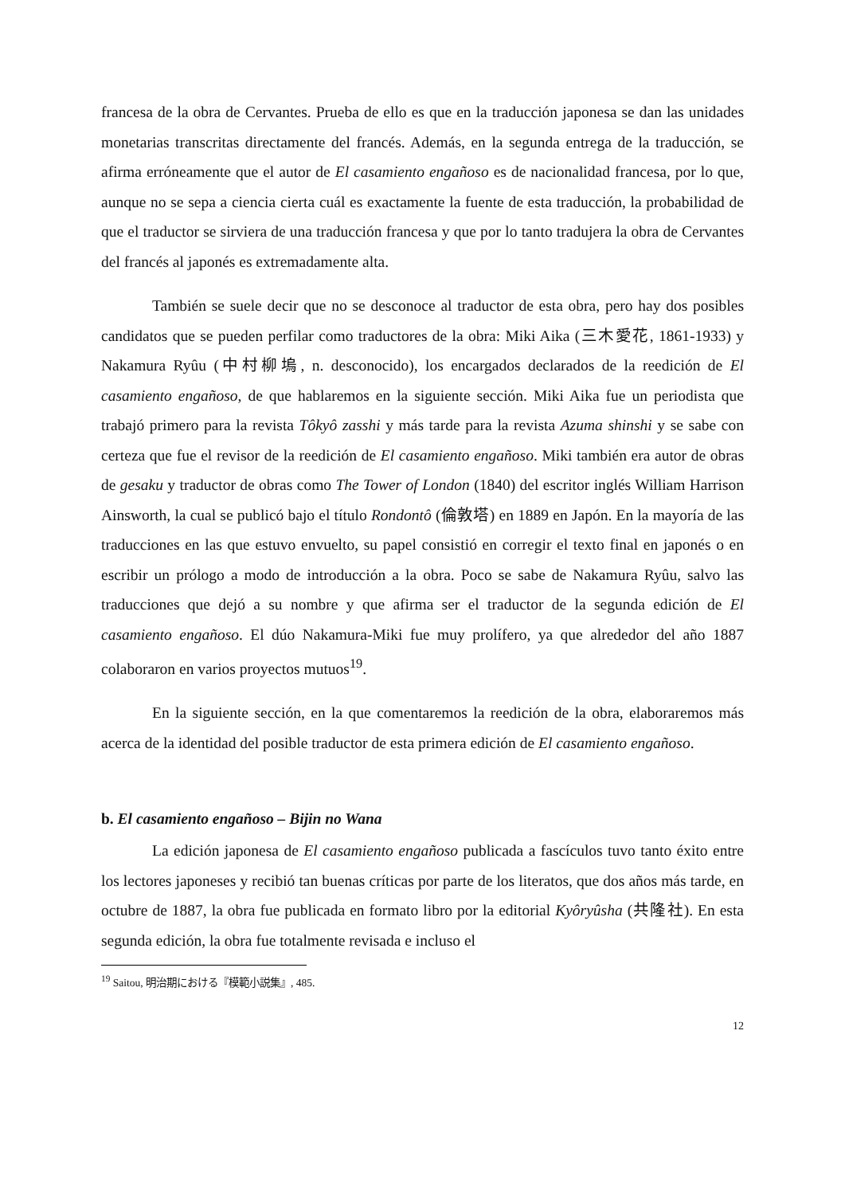francesa de la obra de Cervantes. Prueba de ello es que en la traducción japonesa se dan las unidades monetarias transcritas directamente del francés. Además, en la segunda entrega de la traducción, se afirma erróneamente que el autor de El casamiento engañoso es de nacionalidad francesa, por lo que, aunque no se sepa a ciencia cierta cuál es exactamente la fuente de esta traducción, la probabilidad de que el traductor se sirviera de una traducción francesa y que por lo tanto tradujera la obra de Cervantes del francés al japonés es extremadamente alta.
También se suele decir que no se desconoce al traductor de esta obra, pero hay dos posibles candidatos que se pueden perfilar como traductores de la obra: Miki Aika (三木愛花, 1861-1933) y Nakamura Ryûu (中村柳塢, n. desconocido), los encargados declarados de la reedición de El casamiento engañoso, de que hablaremos en la siguiente sección. Miki Aika fue un periodista que trabajó primero para la revista Tôkyô zasshi y más tarde para la revista Azuma shinshi y se sabe con certeza que fue el revisor de la reedición de El casamiento engañoso. Miki también era autor de obras de gesaku y traductor de obras como The Tower of London (1840) del escritor inglés William Harrison Ainsworth, la cual se publicó bajo el título Rondontô (倫敦塔) en 1889 en Japón. En la mayoría de las traducciones en las que estuvo envuelto, su papel consistió en corregir el texto final en japonés o en escribir un prólogo a modo de introducción a la obra. Poco se sabe de Nakamura Ryûu, salvo las traducciones que dejó a su nombre y que afirma ser el traductor de la segunda edición de El casamiento engañoso. El dúo Nakamura-Miki fue muy prolífero, ya que alrededor del año 1887 colaboraron en varios proyectos mutuos<sup>19</sup>.
En la siguiente sección, en la que comentaremos la reedición de la obra, elaboraremos más acerca de la identidad del posible traductor de esta primera edición de El casamiento engañoso.
b. El casamiento engañoso – Bijin no Wana
La edición japonesa de El casamiento engañoso publicada a fascículos tuvo tanto éxito entre los lectores japoneses y recibió tan buenas críticas por parte de los literatos, que dos años más tarde, en octubre de 1887, la obra fue publicada en formato libro por la editorial Kyôryûsha (共隆社). En esta segunda edición, la obra fue totalmente revisada e incluso el
<sup>19</sup> Saitou, 明治期における『模範小説集』, 485.
12